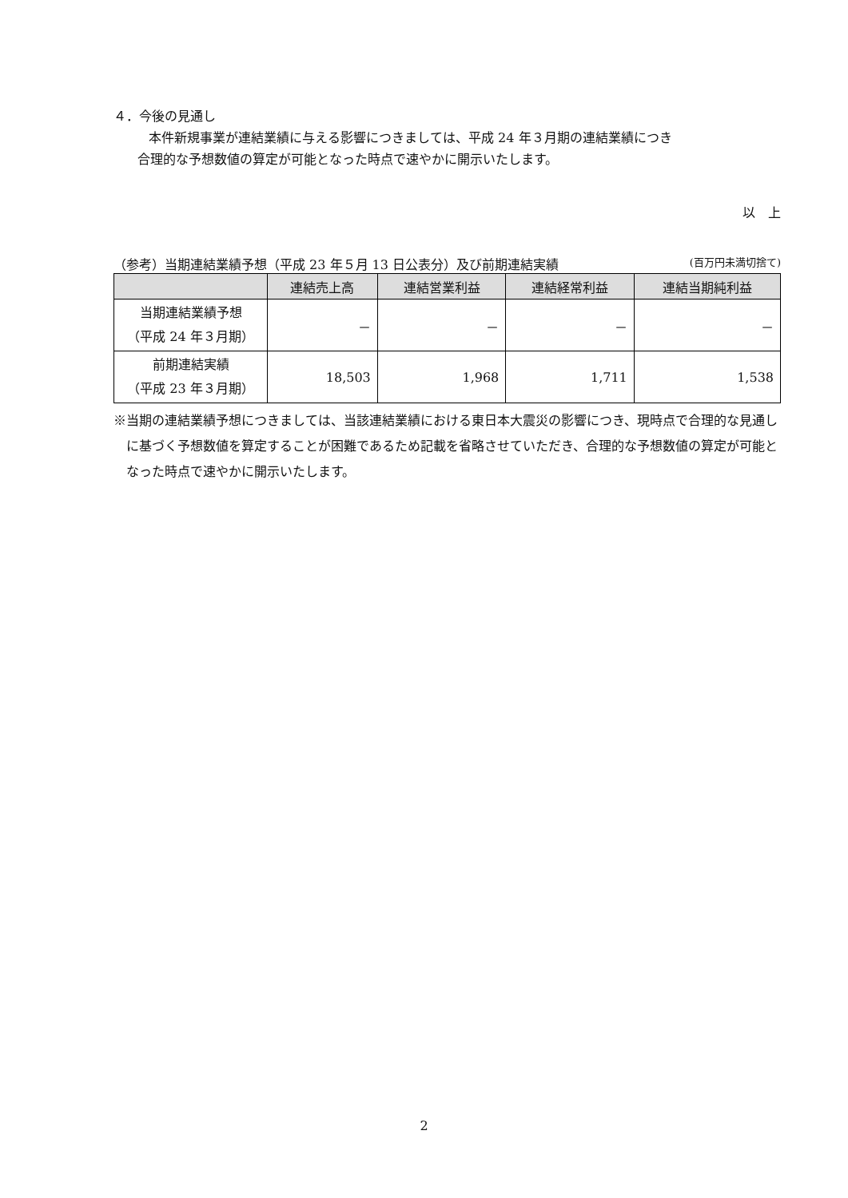４．今後の見通し
本件新規事業が連結業績に与える影響につきましては、平成 24 年３月期の連結業績につき
合理的な予想数値の算定が可能となった時点で速やかに開示いたします。
以　上
（参考）当期連結業績予想（平成 23 年５月 13 日公表分）及び前期連結実績 (百万円未満切捨て)
| | 連結売上高 | 連結営業利益 | 連結経常利益 | 連結当期純利益 |
| --- | --- | --- | --- | --- |
| 当期連結業績予想 （平成 24 年３月期） | － | － | － | － |
| 前期連結実績 （平成 23 年３月期） | 18,503 | 1,968 | 1,711 | 1,538 |
※当期の連結業績予想につきましては、当該連結業績における東日本大震災の影響につき、現時点で合理的な見通しに基づく予想数値を算定することが困難であるため記載を省略させていただき、合理的な予想数値の算定が可能となった時点で速やかに開示いたします。
2